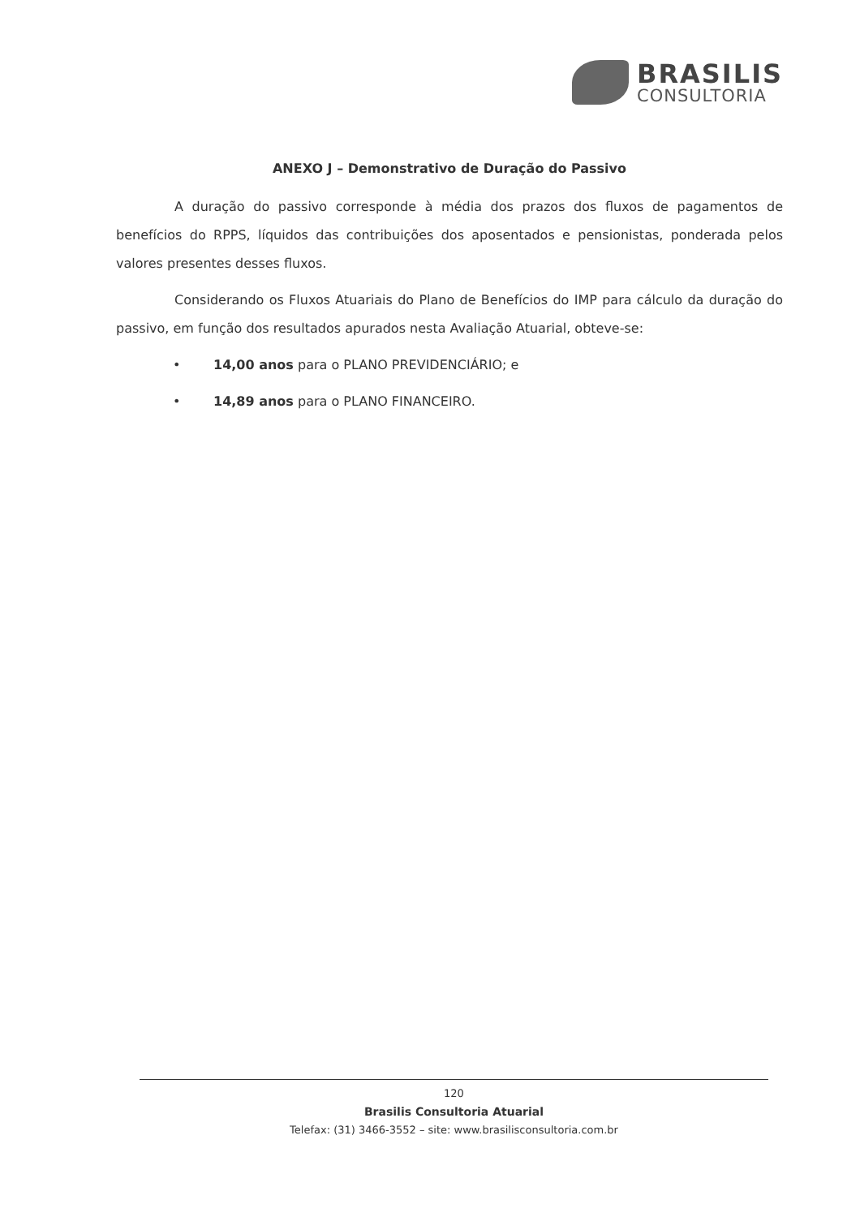BRASILIS
CONSULTORIA
ANEXO J – Demonstrativo de Duração do Passivo
A duração do passivo corresponde à média dos prazos dos fluxos de pagamentos de benefícios do RPPS, líquidos das contribuições dos aposentados e pensionistas, ponderada pelos valores presentes desses fluxos.
Considerando os Fluxos Atuariais do Plano de Benefícios do IMP para cálculo da duração do passivo, em função dos resultados apurados nesta Avaliação Atuarial, obteve-se:
• 14,00 anos para o PLANO PREVIDENCIÁRIO; e
• 14,89 anos para o PLANO FINANCEIRO.
120
Brasilis Consultoria Atuarial
Telefax: (31) 3466-3552 – site: www.brasilisconsultoria.com.br